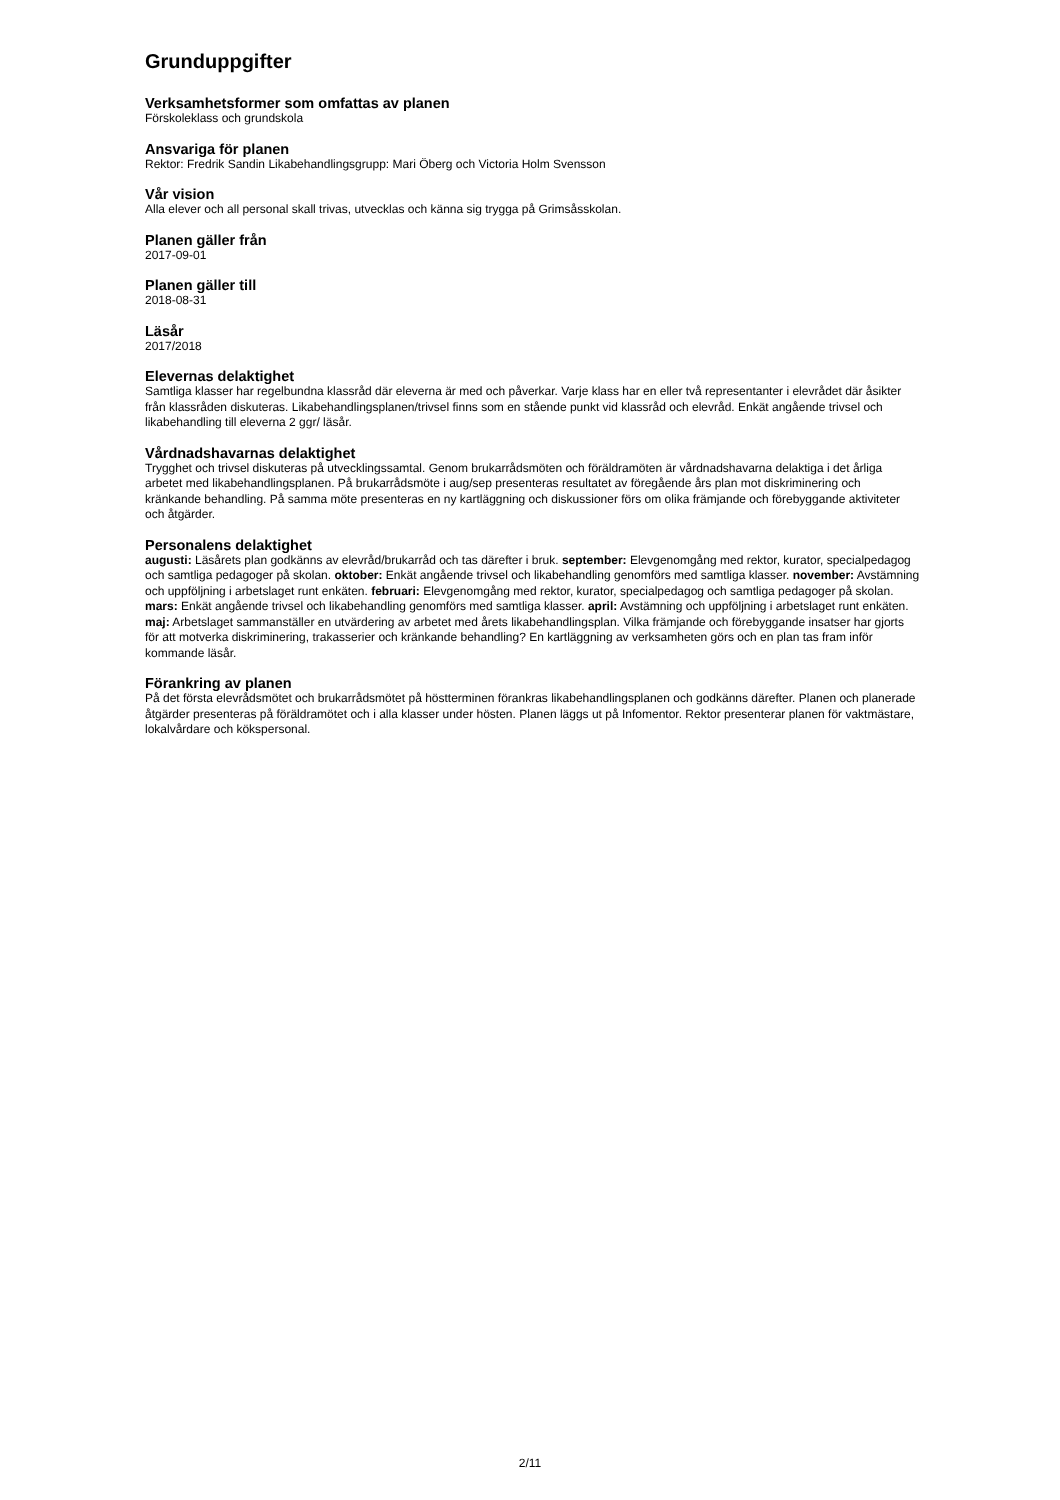Grunduppgifter
Verksamhetsformer som omfattas av planen
Förskoleklass och grundskola
Ansvariga för planen
Rektor: Fredrik Sandin Likabehandlingsgrupp: Mari Öberg och Victoria Holm Svensson
Vår vision
Alla elever och all personal skall trivas, utvecklas och känna sig trygga på Grimsåsskolan.
Planen gäller från
2017-09-01
Planen gäller till
2018-08-31
Läsår
2017/2018
Elevernas delaktighet
Samtliga klasser har regelbundna klassråd där eleverna är med och påverkar. Varje klass har en eller två representanter i elevrådet där åsikter från klassråden diskuteras. Likabehandlingsplanen/trivsel finns som en stående punkt vid klassråd och elevråd. Enkät angående trivsel och likabehandling till eleverna 2 ggr/ läsår.
Vårdnadshavarnas delaktighet
Trygghet och trivsel diskuteras på utvecklingssamtal. Genom brukarrådsmöten och föräldramöten är vårdnadshavarna delaktiga i det årliga arbetet med likabehandlingsplanen. På brukarrådsmöte i aug/sep presenteras resultatet av föregående års plan mot diskriminering och kränkande behandling. På samma möte presenteras en ny kartläggning och diskussioner förs om olika främjande och förebyggande aktiviteter och åtgärder.
Personalens delaktighet
augusti: Läsårets plan godkänns av elevråd/brukarråd och tas därefter i bruk. september: Elevgenomgång med rektor, kurator, specialpedagog och samtliga pedagoger på skolan. oktober: Enkät angående trivsel och likabehandling genomförs med samtliga klasser. november: Avstämning och uppföljning i arbetslaget runt enkäten. februari: Elevgenomgång med rektor, kurator, specialpedagog och samtliga pedagoger på skolan. mars: Enkät angående trivsel och likabehandling genomförs med samtliga klasser. april: Avstämning och uppföljning i arbetslaget runt enkäten. maj: Arbetslaget sammanställer en utvärdering av arbetet med årets likabehandlingsplan. Vilka främjande och förebyggande insatser har gjorts för att motverka diskriminering, trakasserier och kränkande behandling? En kartläggning av verksamheten görs och en plan tas fram inför kommande läsår.
Förankring av planen
På det första elevrådsmötet och brukarrådsmötet på höstterminen förankras likabehandlingsplanen och godkänns därefter. Planen och planerade åtgärder presenteras på föräldramötet och i alla klasser under hösten. Planen läggs ut på Infomentor. Rektor presenterar planen för vaktmästare, lokalvårdare och kökspersonal.
2/11